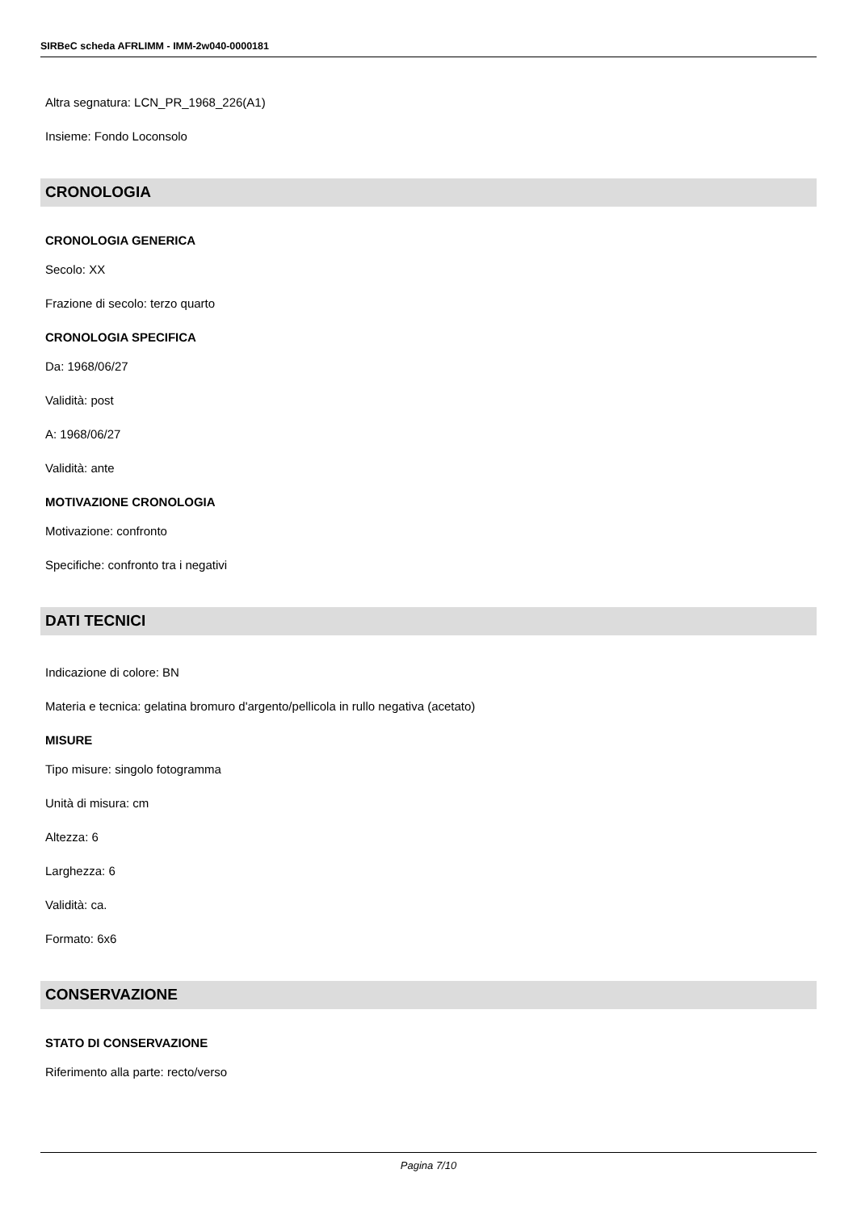SIRBeC scheda AFRLIMM - IMM-2w040-0000181
Altra segnatura: LCN_PR_1968_226(A1)
Insieme: Fondo Loconsolo
CRONOLOGIA
CRONOLOGIA GENERICA
Secolo: XX
Frazione di secolo: terzo quarto
CRONOLOGIA SPECIFICA
Da: 1968/06/27
Validità: post
A: 1968/06/27
Validità: ante
MOTIVAZIONE CRONOLOGIA
Motivazione: confronto
Specifiche: confronto tra i negativi
DATI TECNICI
Indicazione di colore: BN
Materia e tecnica: gelatina bromuro d'argento/pellicola in rullo negativa (acetato)
MISURE
Tipo misure: singolo fotogramma
Unità di misura: cm
Altezza: 6
Larghezza: 6
Validità: ca.
Formato: 6x6
CONSERVAZIONE
STATO DI CONSERVAZIONE
Riferimento alla parte: recto/verso
Pagina 7/10